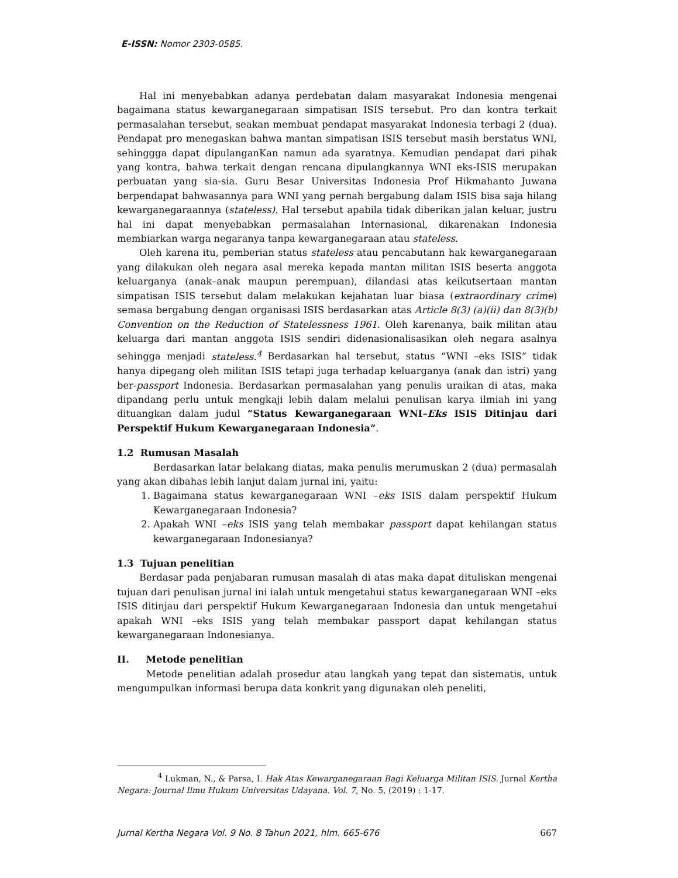E-ISSN: Nomor 2303-0585.
Hal ini menyebabkan adanya perdebatan dalam masyarakat Indonesia mengenai bagaimana status kewarganegaraan simpatisan ISIS tersebut. Pro dan kontra terkait permasalahan tersebut, seakan membuat pendapat masyarakat Indonesia terbagi 2 (dua). Pendapat pro menegaskan bahwa mantan simpatisan ISIS tersebut masih berstatus WNI, sehinggga dapat dipulanganKan namun ada syaratnya. Kemudian pendapat dari pihak yang kontra, bahwa terkait dengan rencana dipulangkannya WNI eks-ISIS merupakan perbuatan yang sia-sia. Guru Besar Universitas Indonesia Prof Hikmahanto Juwana berpendapat bahwasannya para WNI yang pernah bergabung dalam ISIS bisa saja hilang kewarganegaraannya (stateless). Hal tersebut apabila tidak diberikan jalan keluar, justru hal ini dapat menyebabkan permasalahan Internasional, dikarenakan Indonesia membiarkan warga negaranya tanpa kewarganegaraan atau stateless.
Oleh karena itu, pemberian status stateless atau pencabutann hak kewarganegaraan yang dilakukan oleh negara asal mereka kepada mantan militan ISIS beserta anggota keluarganya (anak–anak maupun perempuan), dilandasi atas keikutsertaan mantan simpatisan ISIS tersebut dalam melakukan kejahatan luar biasa (extraordinary crime) semasa bergabung dengan organisasi ISIS berdasarkan atas Article 8(3) (a)(ii) dan 8(3)(b) Convention on the Reduction of Statelessness 1961. Oleh karenanya, baik militan atau keluarga dari mantan anggota ISIS sendiri didenasionalisasikan oleh negara asalnya sehingga menjadi stateless.<sup>4</sup> Berdasarkan hal tersebut, status “WNI –eks ISIS” tidak hanya dipegang oleh militan ISIS tetapi juga terhadap keluarganya (anak dan istri) yang ber-passport Indonesia. Berdasarkan permasalahan yang penulis uraikan di atas, maka dipandang perlu untuk mengkaji lebih dalam melalui penulisan karya ilmiah ini yang dituangkan dalam judul “Status Kewarganegaraan WNI–Eks ISIS Ditinjau dari Perspektif Hukum Kewarganegaraan Indonesia”.
1.2 Rumusan Masalah
Berdasarkan latar belakang diatas, maka penulis merumuskan 2 (dua) permasalah yang akan dibahas lebih lanjut dalam jurnal ini, yaitu:
1. Bagaimana status kewarganegaraan WNI –eks ISIS dalam perspektif Hukum Kewarganegaraan Indonesia?
2. Apakah WNI –eks ISIS yang telah membakar passport dapat kehilangan status kewarganegaraan Indonesianya?
1.3 Tujuan penelitian
Berdasar pada penjabaran rumusan masalah di atas maka dapat dituliskan mengenai tujuan dari penulisan jurnal ini ialah untuk mengetahui status kewarganegaraan WNI –eks ISIS ditinjau dari perspektif Hukum Kewarganegaraan Indonesia dan untuk mengetahui apakah WNI –eks ISIS yang telah membakar passport dapat kehilangan status kewarganegaraan Indonesianya.
II. Metode penelitian
Metode penelitian adalah prosedur atau langkah yang tepat dan sistematis, untuk mengumpulkan informasi berupa data konkrit yang digunakan oleh peneliti,
<sup>4</sup> Lukman, N., & Parsa, I. Hak Atas Kewarganegaraan Bagi Keluarga Militan ISIS. Jurnal Kertha Negara: Journal Ilmu Hukum Universitas Udayana. Vol. 7, No. 5, (2019) : 1-17.
Jurnal Kertha Negara Vol. 9 No. 8 Tahun 2021, hlm. 665-676 667